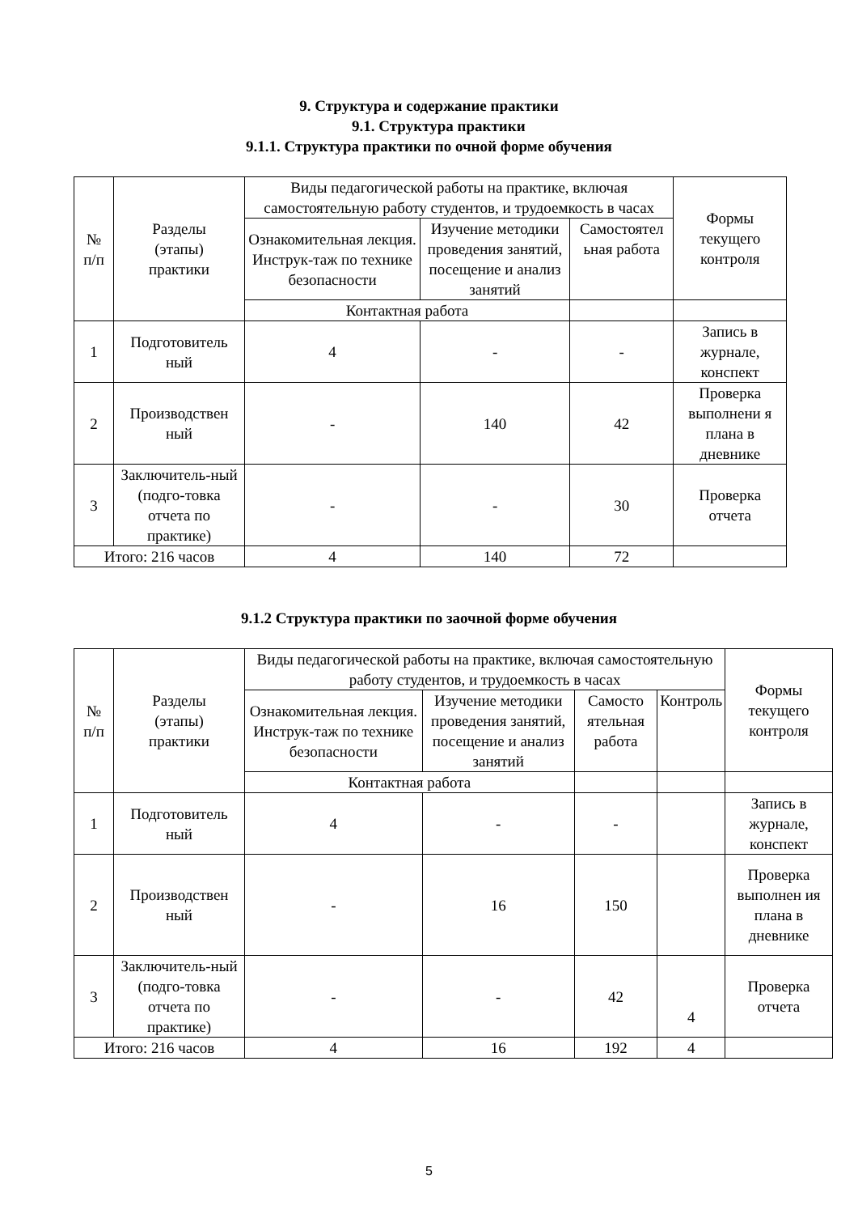9. Структура и содержание практики
9.1. Структура практики
9.1.1. Структура практики по очной форме обучения
| № п/п | Разделы (этапы) практики | Виды педагогической работы на практике, включая самостоятельную работу студентов, и трудоемкость в часах | | | Формы текущего контроля |
| --- | --- | --- | --- | --- | --- |
| | | Ознакомительная лекция. Инструк-таж по технике безопасности | Изучение методики проведения занятий, посещение и анализ занятий | Самостоятел ьная работа | |
| | | Контактная работа | | | |
| 1 | Подготовитель ный | 4 | - | - | Запись в журнале, конспект |
| 2 | Производствен ный | - | 140 | 42 | Проверка выполнени я плана в дневнике |
| 3 | Заключитель-ный (подго-товка отчета по практике) | - | - | 30 | Проверка отчета |
| Итого: 216 часов | | 4 | 140 | 72 | |
9.1.2 Структура практики по заочной форме обучения
| № п/п | Разделы (этапы) практики | Виды педагогической работы на практике, включая самостоятельную работу студентов, и трудоемкость в часах | | | | Формы текущего контроля |
| --- | --- | --- | --- | --- | --- | --- |
| | | Ознакомительная лекция. Инструк-таж по технике безопасности | Изучение методики проведения занятий, посещение и анализ занятий | Самосто ятельная работа | Контроль | |
| | | Контактная работа | | | | |
| 1 | Подготовитель ный | 4 | - | - | | Запись в журнале, конспект |
| 2 | Производствен ный | - | 16 | 150 | | Проверка выполнен ия плана в дневнике |
| 3 | Заключитель-ный (подго-товка отчета по практике) | - | - | 42 | 4 | Проверка отчета |
| Итого: 216 часов | | 4 | 16 | 192 | 4 | |
5